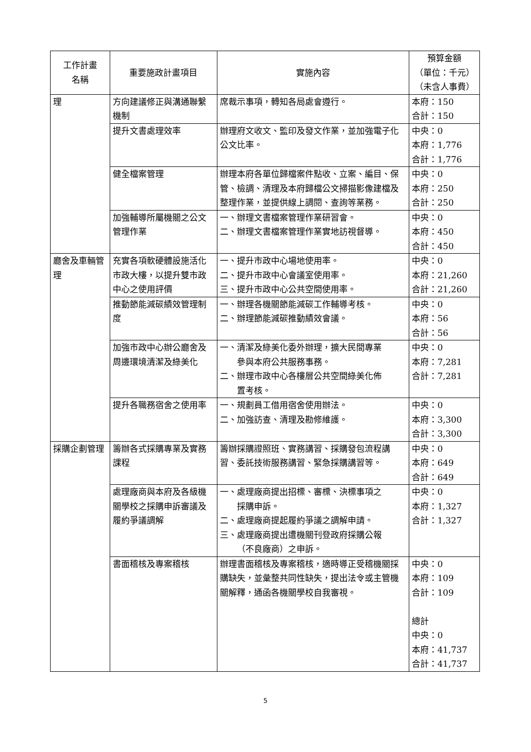| 工作計畫 名稱 | 重要施政計畫項目 | 實施內容 | 預算金額 （單位：千元） （未含人事費） |
| --- | --- | --- | --- |
| 理 | 方向建議修正與溝通聯繫機制 | 席裁示事項，轉知各局處會遵行。 | 本府：150 合計：150 |
| | 提升文書處理效率 | 辦理府文收文、監印及發文作業，並加強電子化公文比率。 | 中央：0 本府：1,776 合計：1,776 |
| | 健全檔案管理 | 辦理本府各單位歸檔案件點收、立案、編目、保管、檢調、清理及本府歸檔公文掃描影像建檔及整理作業，並提供線上調閱、查詢等業務。 | 中央：0 本府：250 合計：250 |
| | 加強輔導所屬機關之公文管理作業 | 一、辦理文書檔案管理作業研習會。 二、辦理文書檔案管理作業實地訪視督導。 | 中央：0 本府：450 合計：450 |
| 廳舍及車輛管理 | 充實各項軟硬體設施活化市政大樓，以提升雙市政中心之使用評價 | 一、提升市政中心場地使用率。 二、提升市政中心會議室使用率。 三、提升市政中心公共空間使用率。 | 中央：0 本府：21,260 合計：21,260 |
| | 推動節能減碳績效管理制度 | 一、辦理各機關節能減碳工作輔導考核。 二、辦理節能減碳推動績效會議。 | 中央：0 本府：56 合計：56 |
| | 加強市政中心辦公廳舍及周邊環境清潔及綠美化 | 一、清潔及綠美化委外辦理，擴大民間專業 參與本府公共服務事務。 二、辦理市政中心各樓層公共空間綠美化佈 置考核。 | 中央：0 本府：7,281 合計：7,281 |
| | 提升各職務宿舍之使用率 | 一、規劃員工借用宿舍使用辦法。 二、加強訪查、清理及勘修維護。 | 中央：0 本府：3,300 合計：3,300 |
| 採購企劃管理 | 籌辦各式採購專業及實務課程 | 籌辦採購證照班、實務講習、採購發包流程講習、委託技術服務講習、緊急採購講習等。 | 中央：0 本府：649 合計：649 |
| | 處理廠商與本府及各級機關學校之採購申訴審議及履約爭議調解 | 一、處理廠商提出招標、審標、決標事項之 採購申訴。 二、處理廠商提起履約爭議之調解申請。 三、處理廠商提出遭機關刊登政府採購公報 （不良廠商）之申訴。 | 中央：0 本府：1,327 合計：1,327 |
| | 書面稽核及專案稽核 | 辦理書面稽核及專案稽核，適時導正受稽機關採購缺失，並彙整共同性缺失，提出法令或主管機關解釋，通函各機關學校自我審視。 | 中央：0 本府：109 合計：109 總計 中央：0 本府：41,737 合計：41,737 |
5